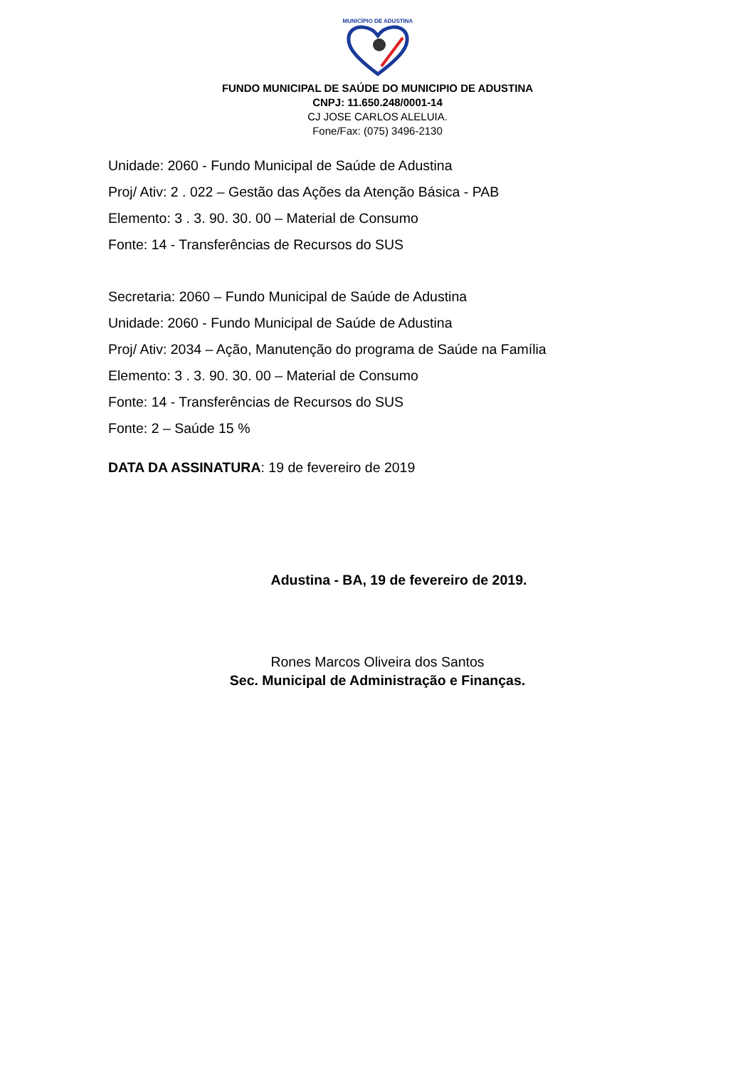MUNICÍPIO DE ADUSTINA
FUNDO MUNICIPAL DE SAÚDE DO MUNICIPIO DE ADUSTINA
CNPJ: 11.650.248/0001-14
CJ JOSE CARLOS ALELUIA.
Fone/Fax: (075) 3496-2130
Unidade: 2060 - Fundo Municipal de Saúde de Adustina
Proj/ Ativ: 2 . 022 – Gestão das Ações da Atenção Básica - PAB
Elemento: 3 . 3. 90. 30. 00 – Material de Consumo
Fonte: 14 - Transferências de Recursos do SUS
Secretaria: 2060 – Fundo Municipal de Saúde de Adustina
Unidade: 2060 - Fundo Municipal de Saúde de Adustina
Proj/ Ativ: 2034 – Ação, Manutenção do programa de Saúde na Família
Elemento: 3 . 3. 90. 30. 00 – Material de Consumo
Fonte: 14 - Transferências de Recursos do SUS
Fonte: 2 – Saúde 15 %
DATA DA ASSINATURA: 19 de fevereiro de 2019
Adustina - BA, 19 de fevereiro de 2019.
Rones Marcos Oliveira dos Santos
Sec. Municipal de Administração e Finanças.